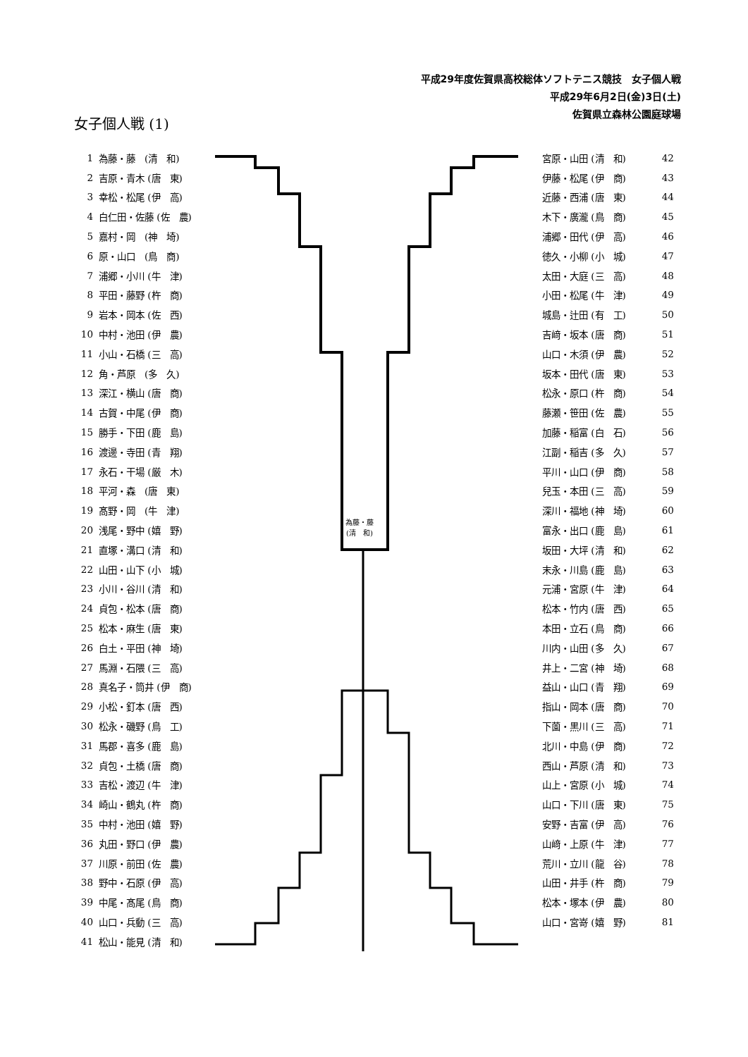平成29年度佐賀県高校総体ソフトテニス競技　女子個人戦
平成29年6月2日(金)3日(土)
佐賀県立森林公園庭球場
女子個人戦 (1)
| 1 | 為藤・藤 (清 和) |
| 2 | 吉原・青木 (唐 東) |
| 3 | 幸松・松尾 (伊 高) |
| 4 | 白仁田・佐藤 (佐 農) |
| 5 | 嘉村・岡 (神 埼) |
| 6 | 原・山口 (鳥 商) |
| 7 | 浦郷・小川 (牛 津) |
| 8 | 平田・藤野 (杵 商) |
| 9 | 岩本・岡本 (佐 西) |
| 10 | 中村・池田 (伊 農) |
| 11 | 小山・石橋 (三 高) |
| 12 | 角・芦原 (多 久) |
| 13 | 深江・横山 (唐 商) |
| 14 | 古賀・中尾 (伊 商) |
| 15 | 勝手・下田 (鹿 島) |
| 16 | 渡邊・寺田 (青 翔) |
| 17 | 永石・干場 (厳 木) |
| 18 | 平河・森 (唐 東) |
| 19 | 髙野・岡 (牛 津) |
| 20 | 浅尾・野中 (嬉 野) |
| 21 | 直塚・溝口 (清 和) |
| 22 | 山田・山下 (小 城) |
| 23 | 小川・谷川 (清 和) |
| 24 | 貞包・松本 (唐 商) |
| 25 | 松本・麻生 (唐 東) |
| 26 | 白土・平田 (神 埼) |
| 27 | 馬淵・石隈 (三 高) |
| 28 | 真名子・筒井 (伊 商) |
| 29 | 小松・釘本 (唐 西) |
| 30 | 松永・磯野 (鳥 工) |
| 31 | 馬郡・喜多 (鹿 島) |
| 32 | 貞包・土橋 (唐 商) |
| 33 | 吉松・渡辺 (牛 津) |
| 34 | 崎山・鶴丸 (杵 商) |
| 35 | 中村・池田 (嬉 野) |
| 36 | 丸田・野口 (伊 農) |
| 37 | 川原・前田 (佐 農) |
| 38 | 野中・石原 (伊 高) |
| 39 | 中尾・髙尾 (鳥 商) |
| 40 | 山口・兵動 (三 高) |
| 41 | 松山・能見 (清 和) |
為藤・藤
(清　和)
| 宮原・山田 (清 和) | 42 |
| 伊藤・松尾 (伊 商) | 43 |
| 近藤・西浦 (唐 東) | 44 |
| 木下・廣瀧 (鳥 商) | 45 |
| 浦郷・田代 (伊 高) | 46 |
| 徳久・小柳 (小 城) | 47 |
| 太田・大庭 (三 高) | 48 |
| 小田・松尾 (牛 津) | 49 |
| 城島・辻田 (有 工) | 50 |
| 吉﨑・坂本 (唐 商) | 51 |
| 山口・木須 (伊 農) | 52 |
| 坂本・田代 (唐 東) | 53 |
| 松永・原口 (杵 商) | 54 |
| 藤瀬・笹田 (佐 農) | 55 |
| 加藤・稲富 (白 石) | 56 |
| 江副・稲吉 (多 久) | 57 |
| 平川・山口 (伊 商) | 58 |
| 兒玉・本田 (三 高) | 59 |
| 深川・福地 (神 埼) | 60 |
| 富永・出口 (鹿 島) | 61 |
| 坂田・大坪 (清 和) | 62 |
| 末永・川島 (鹿 島) | 63 |
| 元浦・宮原 (牛 津) | 64 |
| 松本・竹内 (唐 西) | 65 |
| 本田・立石 (鳥 商) | 66 |
| 川内・山田 (多 久) | 67 |
| 井上・二宮 (神 埼) | 68 |
| 益山・山口 (青 翔) | 69 |
| 指山・岡本 (唐 商) | 70 |
| 下薗・黒川 (三 高) | 71 |
| 北川・中島 (伊 商) | 72 |
| 西山・芦原 (清 和) | 73 |
| 山上・宮原 (小 城) | 74 |
| 山口・下川 (唐 東) | 75 |
| 安野・吉富 (伊 高) | 76 |
| 山﨑・上原 (牛 津) | 77 |
| 荒川・立川 (龍 谷) | 78 |
| 山田・井手 (杵 商) | 79 |
| 松本・塚本 (伊 農) | 80 |
| 山口・宮嵜 (嬉 野) | 81 |